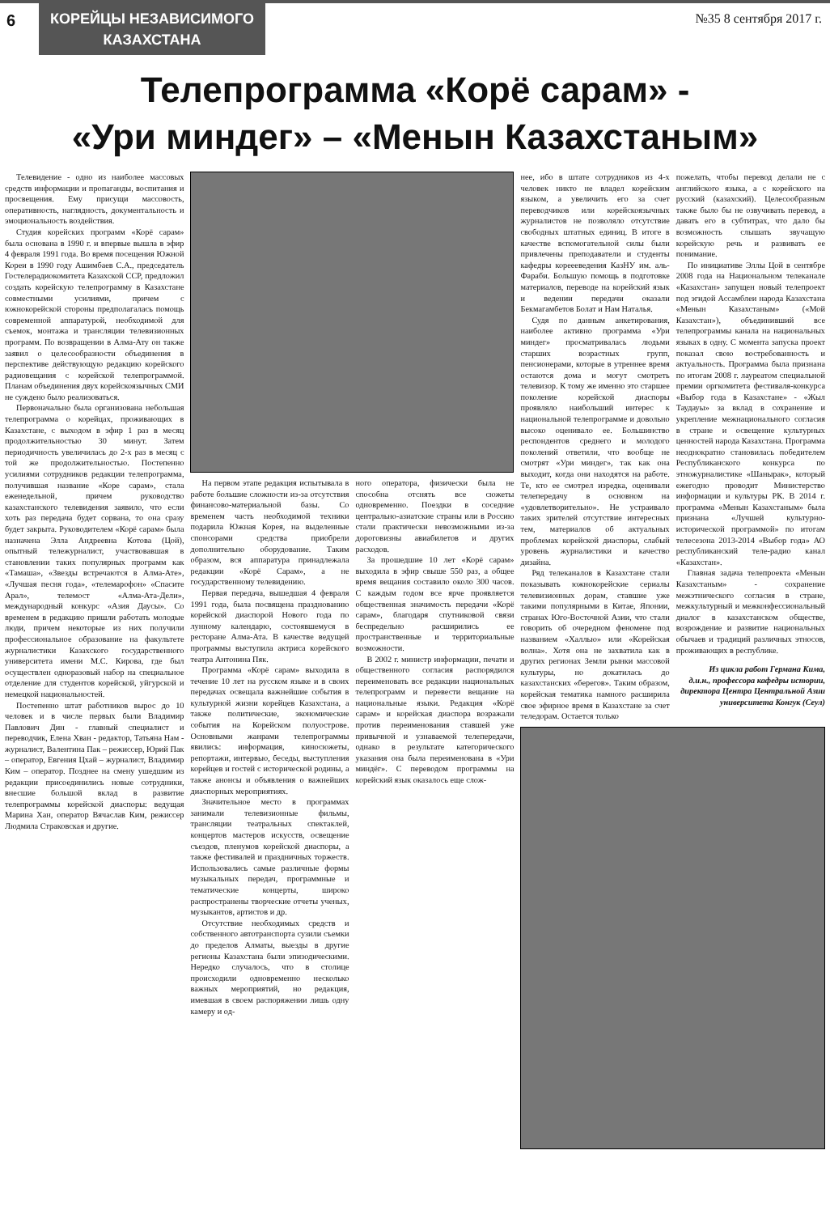6
КОРЕЙЦЫ НЕЗАВИСИМОГО
КАЗАХСТАНА
№35 8 сентября 2017 г.
Телепрограмма «Корё сарам» -
«Ури миндег» – «Менын Казахстаным»
Телевидение - одно из наиболее массовых средств информации и пропаганды, воспитания и просвещения. Ему присущи массовость, оперативность, наглядность, документальность и эмоциональность воздействия.
Студия корейских программ «Корё сарам» была основана в 1990 г. и впервые вышла в эфир 4 февраля 1991 года. Во время посещения Южной Кореи в 1990 году Ашимбаев С.А., председатель Гостелерадиокомитета Казахской ССР, предложил создать корейскую телепрограмму в Казахстане совместными усилиями, причем с южнокорейской стороны предполагалась помощь современной аппаратурой, необходимой для съемок, монтажа и трансляции телевизионных программ. По возвращении в Алма-Ату он также заявил о целесообразности объединения в перспективе действующую редакцию корейского радиовещания с корейской телепрограммой. Планам объединения двух корейскоязычных СМИ не суждено было реализоваться.
Первоначально была организована небольшая телепрограмма о корейцах, проживающих в Казахстане, с выходом в эфир 1 раз в месяц продолжительностью 30 минут. Затем периодичность увеличилась до 2-х раз в месяц с той же продолжительностью. Постепенно усилиями сотрудников редакции телепрограмма, получившая название «Коре сарам», стала еженедельной, причем руководство казахстанского телевидения заявило, что если хоть раз передача будет сорвана, то она сразу будет закрыта. Руководителем «Корё сарам» была назначена Элла Андреевна Котова (Цой), опытный тележурналист, участвовавшая в становлении таких популярных программ как «Тамаша», «Звезды встречаются в Алма-Ате», «Лучшая песня года», «телемарофон» «Спасите Арал», телемост «Алма-Ата-Дели», международный конкурс «Азия Даусы». Со временем в редакцию пришли работать молодые люди, причем некоторые из них получили профессиональное образование на факультете журналистики Казахского государственного университета имени М.С. Кирова, где был осуществлен одноразовый набор на специальное отделение для студентов корейской, уйгурской и немецкой национальностей.
Постепенно штат работников вырос до 10 человек и в числе первых были Владимир Павлович Дин - главный специалист и переводчик, Елена Хван - редактор, Татьяна Нам - журналист, Валентина Пак – режиссер, Юрий Пак – оператор, Евгения Цхай – журналист, Владимир Ким – оператор. Позднее на смену ушедшим из редакции присоединились новые сотрудники, внесшие большой вклад в развитие телепрограммы корейской диаспоры: ведущая Марина Хан, оператор Вячаслав Ким, режиссер Людмила Страковская и другие.
На первом этапе редакция испытывала в работе большие сложности из-за отсутствия финансово-материальной базы. Со временем часть необходимой техники подарила Южная Корея, на выделенные спонсорами средства приобрели дополнительно оборудование. Таким образом, вся аппаратура принадлежала редакции «Корё Сарам», а не государственному телевидению.
Первая передача, вышедшая 4 февраля 1991 года, была посвящена празднованию корейской диаспорой Нового года по лунному календарю, состоявшемуся в ресторане Алма-Ата. В качестве ведущей программы выступила актриса корейского театра Антонина Пяк.
Программа «Корё сарам» выходила в течение 10 лет на русском языке и в своих передачах освещала важнейшие события в культурной жизни корейцев Казахстана, а также политические, экономические события на Корейском полуострове. Основными жанрами телепрограммы явились: информация, киносюжеты, репортажи, интервью, беседы, выступления корейцев и гостей с исторической родины, а также анонсы и объявления о важнейших диаспорных мероприятиях.
Значительное место в программах занимали телевизионные фильмы, трансляции театральных спектаклей, концертов мастеров искусств, освещение съездов, пленумов корейской диаспоры, а также фестивалей и праздничных торжеств. Использовались самые различные формы музыкальных передач, программные и тематические концерты, широко распространены творческие отчеты ученых, музыкантов, артистов и др.
Отсутствие необходимых средств и собственного автотранспорта сузили съемки до пределов Алматы, выезды в другие регионы Казахстана были эпизодическими. Нередко случалось, что в столице происходили одновременно несколько важных мероприятий, но редакция, имевшая в своем распоряжении лишь одну камеру и од-
ного оператора, физически была не способна отснять все сюжеты одновременно. Поездки в соседние центрально-азиатские страны или в Россию стали практически невозможными из-за дороговизны авиабилетов и других расходов.
За прошедшие 10 лет «Корё сарам» выходила в эфир свыше 550 раз, а общее время вещания составило около 300 часов. С каждым годом все ярче проявляется общественная значимость передачи «Корё сарам», благодаря спутниковой связи беспредельно расширились ее пространственные и территориальные возможности.
В 2002 г. министр информации, печати и общественного согласия распорядился переименовать все редакции национальных телепрограмм и перевести вещание на национальные языки. Редакция «Корё сарам» и корейская диаспора возражали против переименования ставшей уже привычной и узнаваемой телепередачи, однако в результате категорического указания она была переименована в «Ури миндёг». С переводом программы на корейский язык оказалось еще слож-
нее, ибо в штате сотрудников из 4-х человек никто не владел корейским языком, а увеличить его за счет переводчиков или корейскоязычных журналистов не позволяло отсутствие свободных штатных единиц. В итоге в качестве вспомогательной силы были привлечены преподаватели и студенты кафедры кореееведения КазНУ им. аль-Фараби. Большую помощь в подготовке материалов, переводе на корейский язык и ведении передачи оказали Бекмагамбетов Болат и Нам Наталья.
Судя по данным анкетирования, наиболее активно программа «Ури миндег» просматривалась людьми старших возрастных групп, пенсионерами, которые в утреннее время остаются дома и могут смотреть телевизор. К тому же именно это старшее поколение корейской диаспоры проявляло наибольший интерес к национальной телепрограмме и довольно высоко оценивало ее. Большинство респондентов среднего и молодого поколений ответили, что вообще не смотрят «Ури миндег», так как она выходит, когда они находятся на работе. Те, кто ее смотрел изредка, оценивали телепередачу в основном на «удовлетворительно». Не устраивало таких зрителей отсутствие интересных тем, материалов об актуальных проблемах корейской диаспоры, слабый уровень журналистики и качество дизайна.
Ряд телеканалов в Казахстане стали показывать южнокорейские сериалы телевизионных дорам, ставшие уже такими популярными в Китае, Японии, странах Юго-Восточной Азии, что стали говорить об очередном феномене под названием «Халлью» или «Корейская волна». Хотя она не захватила как в других регионах Земли рынки массовой культуры, но докатилась до казахстанских «берегов». Таким образом, корейская тематика намного расширила свое эфирное время в Казахстане за счет теледорам. Остается только
пожелать, чтобы перевод делали не с английского языка, а с корейского на русский (казахский). Целесообразным также было бы не озвучивать перевод, а давать его в субтитрах, что дало бы возможность слышать звучащую корейскую речь и развивать ее понимание.
По инициативе Эллы Цой в сентябре 2008 года на Национальном телеканале «Казахстан» запущен новый телепроект под эгидой Ассамблеи народа Казахстана «Менын Казахстаным» («Мой Казахстан»), объединивший все телепрограммы канала на национальных языках в одну. С момента запуска проект показал свою востребованность и актуальность. Программа была признана по итогам 2008 г. лауреатом специальной премии оргкомитета фестиваля-конкурса «Выбор года в Казахстане» - «Жыл Таудауы» за вклад в сохранение и укрепление межнационального согласия в стране и освещение культурных ценностей народа Казахстана. Программа неоднократно становилась победителем Республиканского конкурса по этножурналистике «Шанырак», который ежегодно проводит Министерство информации и культуры РК. В 2014 г. программа «Менын Казахстаным» была признана «Лучшей культурно-исторической программой» по итогам телесезона 2013-2014 «Выбор года» АО республиканский теле-радио канал «Казахстан».
Главная задача телепроекта «Менын Казахстаным» - сохранение межэтнического согласия в стране, межкультурный и межконфессиональный диалог в казахстанском обществе, возрождение и развитие национальных обычаев и традиций различных этносов, проживающих в республике.
Из цикла работ Германа Кима, д.и.н., профессора кафедры истории, директора Центра Центральной Азии университета Конгук (Сеул)